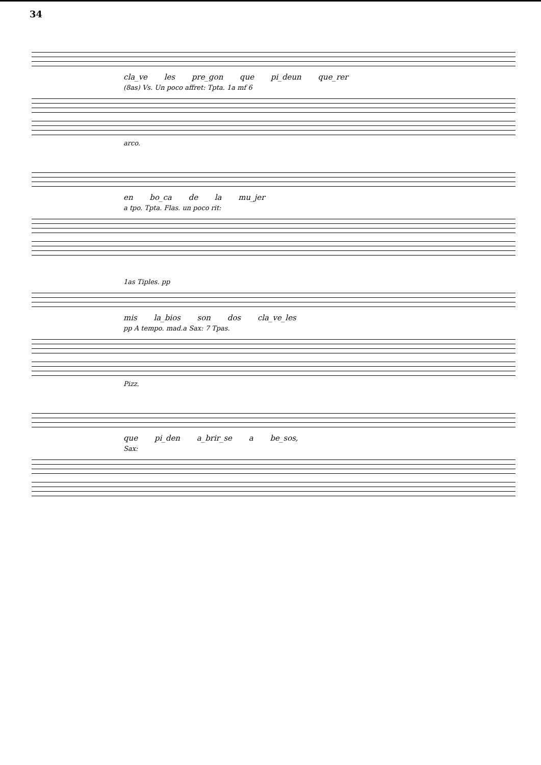34
cla_ve les pre_gon que pi_deun que_rer
(8as) Vs. Un poco affret: Tpta. 1a mf 6
arco.
en bo_ca de la mu_jer
a tpo. Tpta. Flas. un poco rit:
1as Tiples. pp
mis la_bios son dos cla_ve_les
pp A tempo. mad.a Sax: 7 Tpas.
Pizz.
que pi_den a_brir_se a be_sos,
Sax: